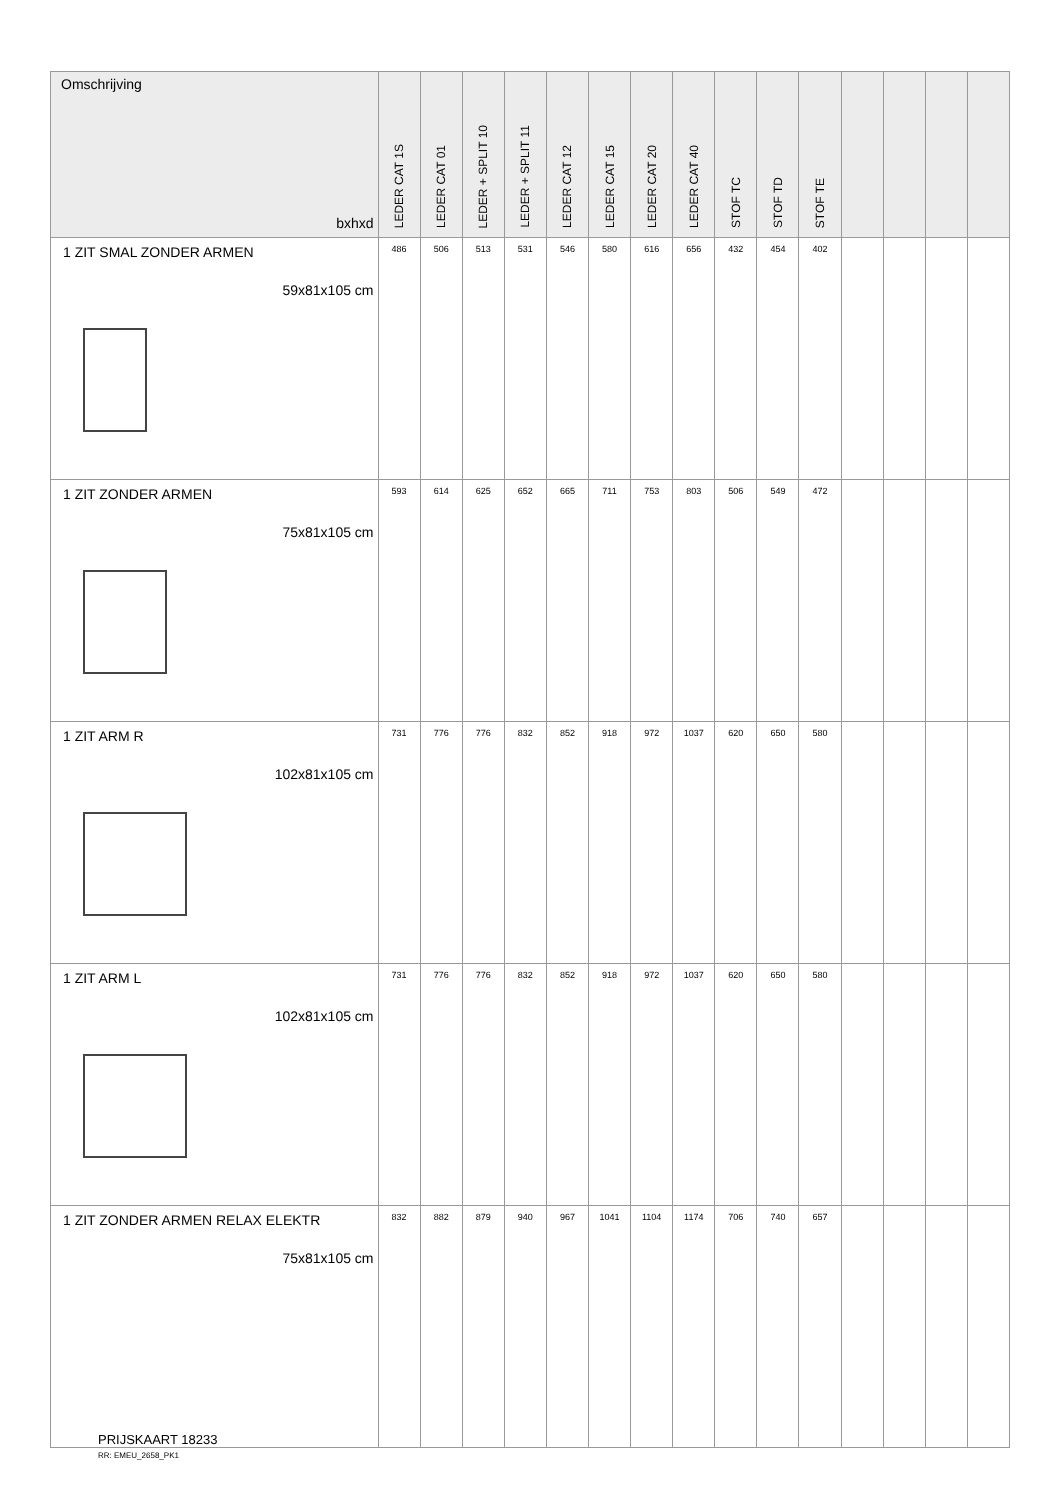| Omschrijving bxhxd | LEDER CAT 1S | LEDER CAT 01 | LEDER + SPLIT 10 | LEDER + SPLIT 11 | LEDER CAT 12 | LEDER CAT 15 | LEDER CAT 20 | LEDER CAT 40 | STOF TC | STOF TD | STOF TE | | | | |
| --- | --- | --- | --- | --- | --- | --- | --- | --- | --- | --- | --- | --- | --- | --- | --- |
| 1 ZIT SMAL ZONDER ARMEN 59x81x105 cm | 486 | 506 | 513 | 531 | 546 | 580 | 616 | 656 | 432 | 454 | 402 | | | | |
| 1 ZIT ZONDER ARMEN 75x81x105 cm | 593 | 614 | 625 | 652 | 665 | 711 | 753 | 803 | 506 | 549 | 472 | | | | |
| 1 ZIT ARM R 102x81x105 cm | 731 | 776 | 776 | 832 | 852 | 918 | 972 | 1037 | 620 | 650 | 580 | | | | |
| 1 ZIT ARM L 102x81x105 cm | 731 | 776 | 776 | 832 | 852 | 918 | 972 | 1037 | 620 | 650 | 580 | | | | |
| 1 ZIT ZONDER ARMEN RELAX ELEKTR 75x81x105 cm | 832 | 882 | 879 | 940 | 967 | 1041 | 1104 | 1174 | 706 | 740 | 657 | | | | |
PRIJSKAART 18233
RR: EMEU_2658_PK1